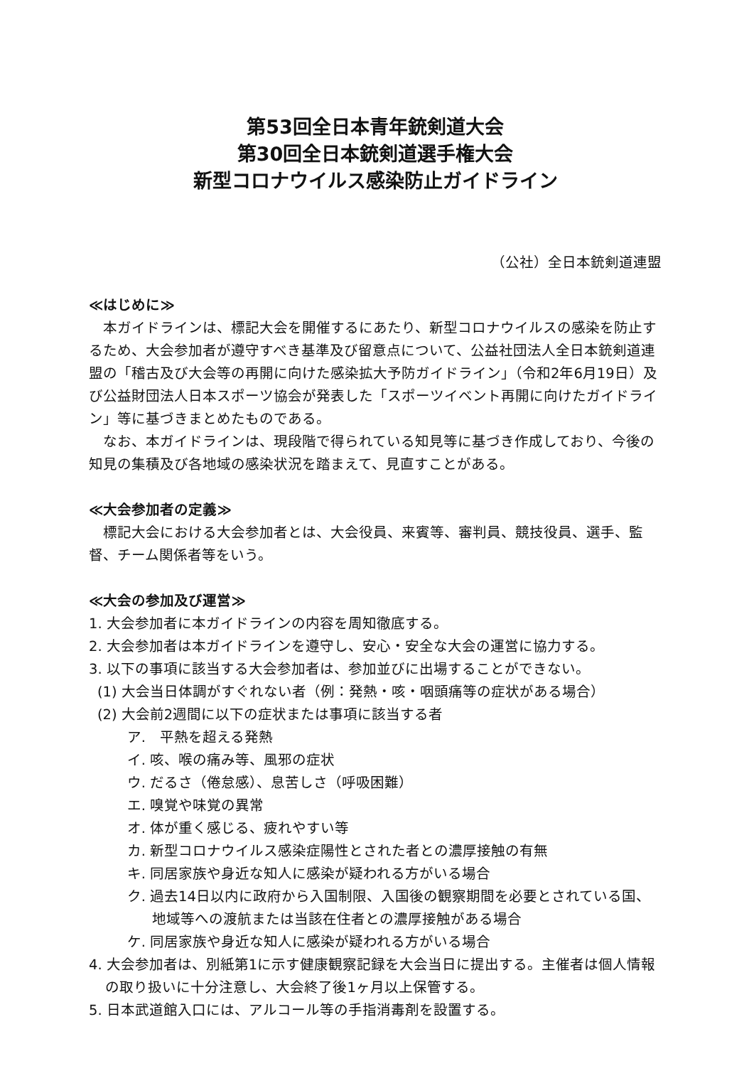第53回全日本青年銃剣道大会
第30回全日本銃剣道選手権大会
新型コロナウイルス感染防止ガイドライン
（公社）全日本銃剣道連盟
≪はじめに≫
本ガイドラインは、標記大会を開催するにあたり、新型コロナウイルスの感染を防止するため、大会参加者が遵守すべき基準及び留意点について、公益社団法人全日本銃剣道連盟の「稽古及び大会等の再開に向けた感染拡大予防ガイドライン」（令和2年6月19日）及び公益財団法人日本スポーツ協会が発表した「スポーツイベント再開に向けたガイドライン」等に基づきまとめたものである。
なお、本ガイドラインは、現段階で得られている知見等に基づき作成しており、今後の知見の集積及び各地域の感染状況を踏まえて、見直すことがある。
≪大会参加者の定義≫
標記大会における大会参加者とは、大会役員、来賓等、審判員、競技役員、選手、監督、チーム関係者等をいう。
≪大会の参加及び運営≫
1. 大会参加者に本ガイドラインの内容を周知徹底する。
2. 大会参加者は本ガイドラインを遵守し、安心・安全な大会の運営に協力する。
3. 以下の事項に該当する大会参加者は、参加並びに出場することができない。
(1) 大会当日体調がすぐれない者（例：発熱・咳・咽頭痛等の症状がある場合）
(2) 大会前2週間に以下の症状または事項に該当する者
ア.　平熱を超える発熱
イ. 咳、喉の痛み等、風邪の症状
ウ. だるさ（倦怠感）、息苦しさ（呼吸困難）
エ. 嗅覚や味覚の異常
オ. 体が重く感じる、疲れやすい等
カ. 新型コロナウイルス感染症陽性とされた者との濃厚接触の有無
キ. 同居家族や身近な知人に感染が疑われる方がいる場合
ク. 過去14日以内に政府から入国制限、入国後の観察期間を必要とされている国、地域等への渡航または当該在住者との濃厚接触がある場合
ケ. 同居家族や身近な知人に感染が疑われる方がいる場合
4. 大会参加者は、別紙第1に示す健康観察記録を大会当日に提出する。主催者は個人情報の取り扱いに十分注意し、大会終了後1ヶ月以上保管する。
5. 日本武道館入口には、アルコール等の手指消毒剤を設置する。